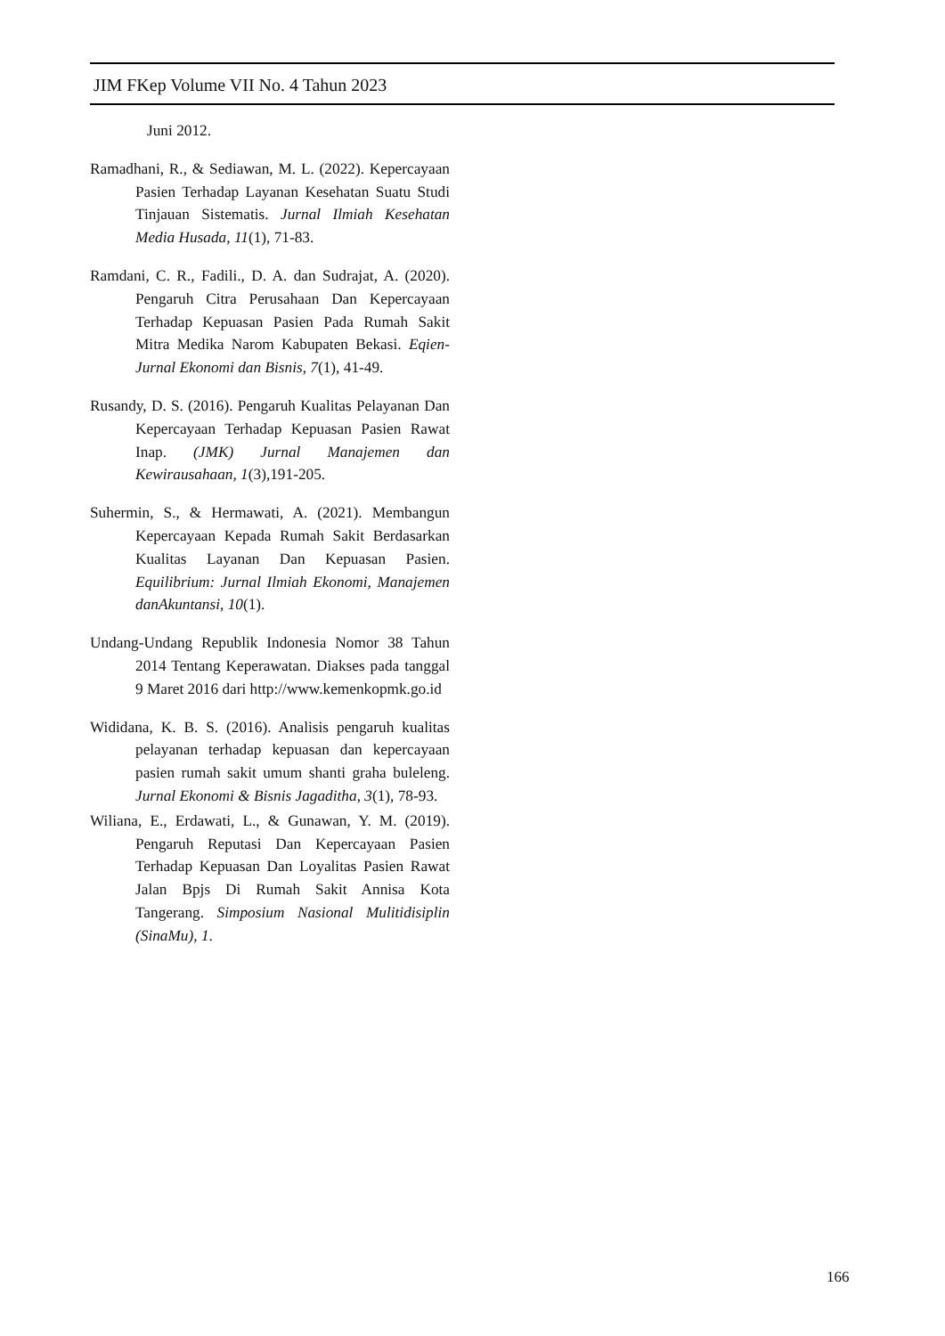JIM FKep Volume VII No. 4 Tahun 2023
Juni 2012.
Ramadhani, R., & Sediawan, M. L. (2022). Kepercayaan Pasien Terhadap Layanan Kesehatan Suatu Studi Tinjauan Sistematis. Jurnal Ilmiah Kesehatan Media Husada, 11(1), 71-83.
Ramdani, C. R., Fadili., D. A. dan Sudrajat, A. (2020). Pengaruh Citra Perusahaan Dan Kepercayaan Terhadap Kepuasan Pasien Pada Rumah Sakit Mitra Medika Narom Kabupaten Bekasi. Eqien-Jurnal Ekonomi dan Bisnis, 7(1), 41-49.
Rusandy, D. S. (2016). Pengaruh Kualitas Pelayanan Dan Kepercayaan Terhadap Kepuasan Pasien Rawat Inap. (JMK) Jurnal Manajemen dan Kewirausahaan, 1(3),191-205.
Suhermin, S., & Hermawati, A. (2021). Membangun Kepercayaan Kepada Rumah Sakit Berdasarkan Kualitas Layanan Dan Kepuasan Pasien. Equilibrium: Jurnal Ilmiah Ekonomi, Manajemen danAkuntansi, 10(1).
Undang-Undang Republik Indonesia Nomor 38 Tahun 2014 Tentang Keperawatan. Diakses pada tanggal 9 Maret 2016 dari http://www.kemenkopmk.go.id
Wididana, K. B. S. (2016). Analisis pengaruh kualitas pelayanan terhadap kepuasan dan kepercayaan pasien rumah sakit umum shanti graha buleleng. Jurnal Ekonomi & Bisnis Jagaditha, 3(1), 78-93.
Wiliana, E., Erdawati, L., & Gunawan, Y. M. (2019). Pengaruh Reputasi Dan Kepercayaan Pasien Terhadap Kepuasan Dan Loyalitas Pasien Rawat Jalan Bpjs Di Rumah Sakit Annisa Kota Tangerang. Simposium Nasional Mulitidisiplin (SinaMu), 1.
166